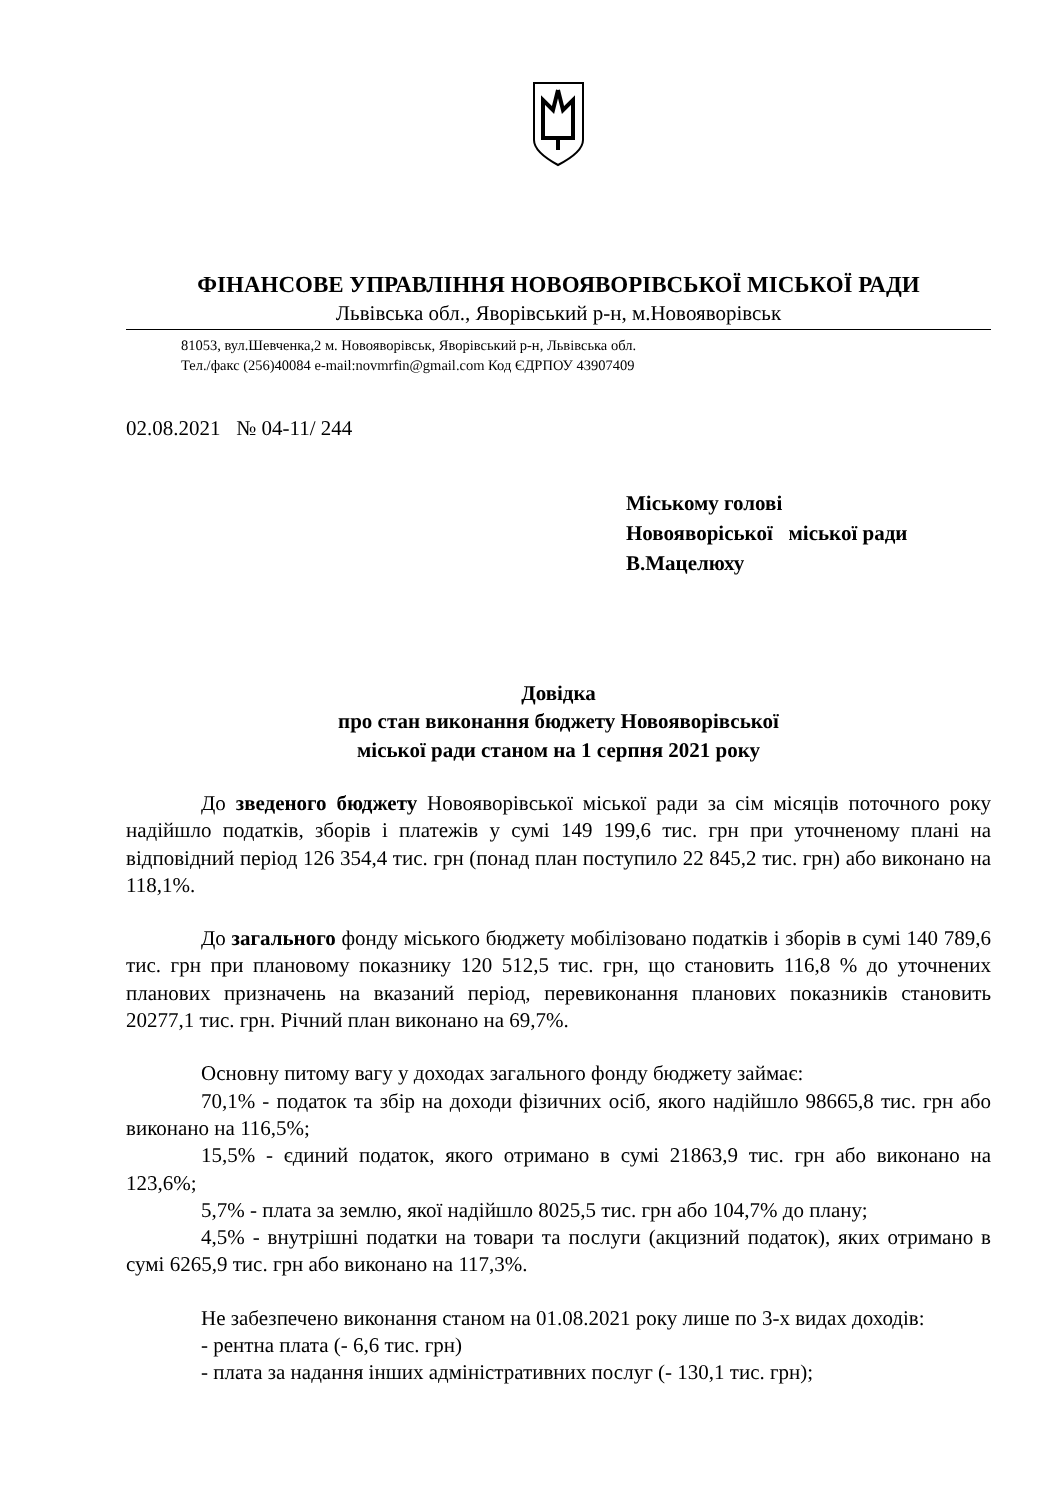ФІНАНСОВЕ УПРАВЛІННЯ НОВОЯВОРІВСЬКОЇ МІСЬКОЇ РАДИ
Львівська обл., Яворівський р-н, м.Новояворівськ
81053, вул.Шевченка,2 м. Новояворівськ, Яворівський р-н, Львівська обл.
Тел./факс (256)40084 e-mail:novmrfin@gmail.com Код ЄДРПОУ 43907409
02.08.2021 № 04-11/ 244
Міському голові
Новояворіської міської ради
В.Мацелюху
Довідка
про стан виконання бюджету Новояворівської
міської ради станом на 1 серпня 2021 року
До зведеного бюджету Новояворівської міської ради за сім місяців поточного року надійшло податків, зборів і платежів у сумі 149 199,6 тис. грн при уточненому плані на відповідний період 126 354,4 тис. грн (понад план поступило 22 845,2 тис. грн) або виконано на 118,1%.
До загального фонду міського бюджету мобілізовано податків і зборів в сумі 140 789,6 тис. грн при плановому показнику 120 512,5 тис. грн, що становить 116,8 % до уточнених планових призначень на вказаний період, перевиконання планових показників становить 20277,1 тис. грн. Річний план виконано на 69,7%.
Основну питому вагу у доходах загального фонду бюджету займає:
70,1% - податок та збір на доходи фізичних осіб, якого надійшло 98665,8 тис. грн або виконано на 116,5%;
15,5% - єдиний податок, якого отримано в сумі 21863,9 тис. грн або виконано на 123,6%;
5,7% - плата за землю, якої надійшло 8025,5 тис. грн або 104,7% до плану;
4,5% - внутрішні податки на товари та послуги (акцизний податок), яких отримано в сумі 6265,9 тис. грн або виконано на 117,3%.
Не забезпечено виконання станом на 01.08.2021 року лише по 3-х видах доходів:
- рентна плата (- 6,6 тис. грн)
- плата за надання інших адміністративних послуг (- 130,1 тис. грн);